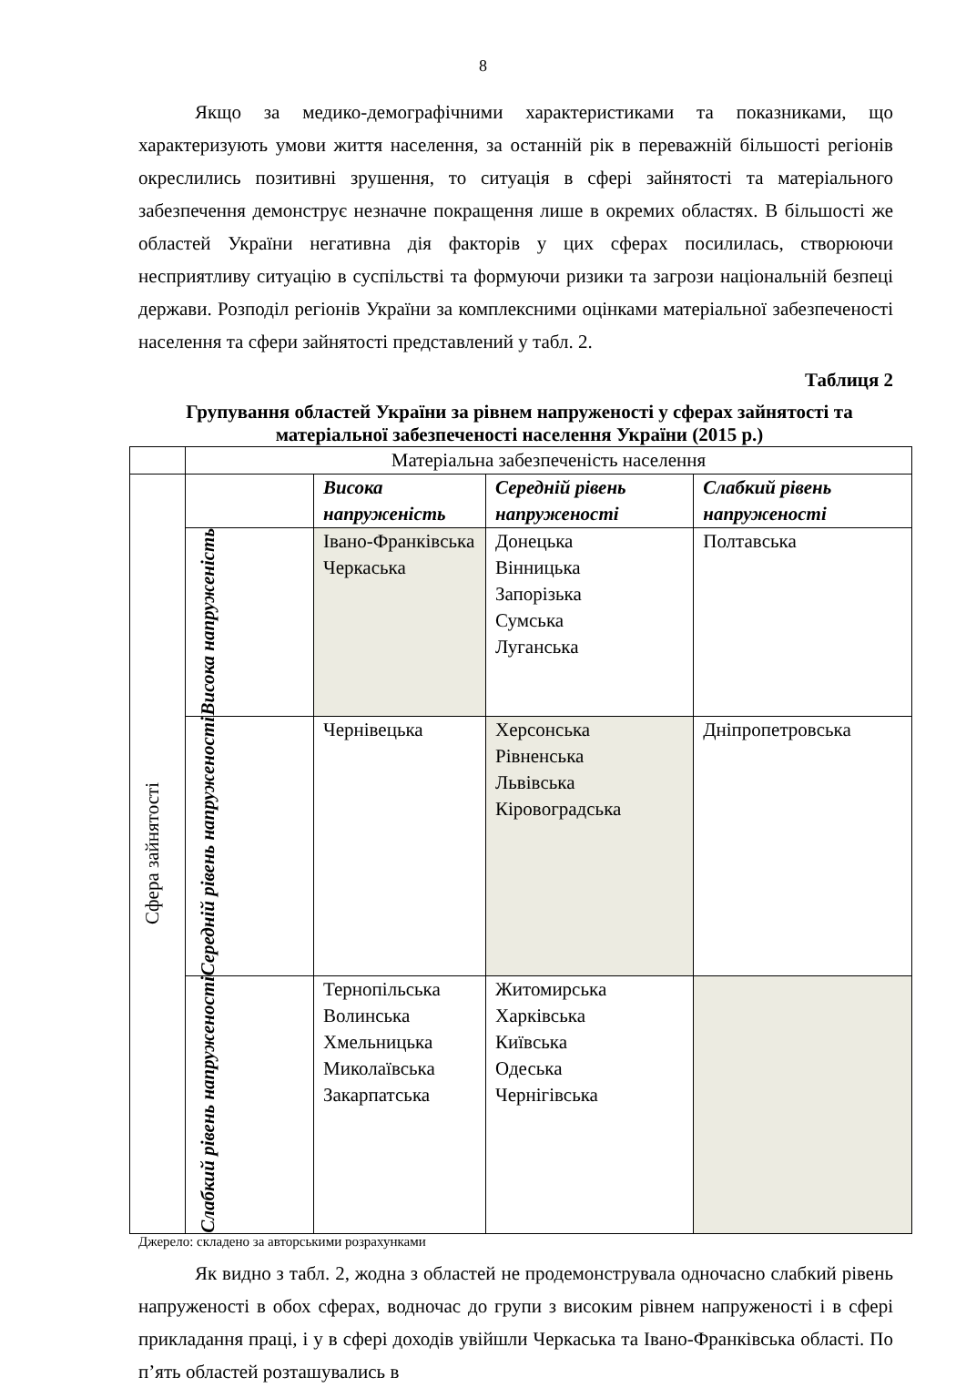8
Якщо за медико-демографічними характеристиками та показниками, що характеризують умови життя населення, за останній рік в переважній більшості регіонів окреслились позитивні зрушення, то ситуація в сфері зайнятості та матеріального забезпечення демонструє незначне покращення лише в окремих областях. В більшості же областей України негативна дія факторів у цих сферах посилилась, створюючи несприятливу ситуацію в суспільстві та формуючи ризики та загрози національній безпеці держави. Розподіл регіонів України за комплексними оцінками матеріальної забезпеченості населення та сфери зайнятості представлений у табл. 2.
Таблиця 2
Групування областей України за рівнем напруженості у сферах зайнятості та матеріальної забезпеченості населення України (2015 р.)
| | Матеріальна забезпеченість населення | | | |
| Сфера зайнятості | | Висока напруженість | Середній рівень напруженості | Слабкий рівень напруженості |
| | Висока напруженість | Івано-Франківська Черкаська | Донецька Вінницька Запорізька Сумська Луганська | Полтавська |
| | Середній рівень напруженості | Чернівецька | Херсонська Рівненська Львівська Кіровоградська | Дніпропетровська |
| | Слабкий рівень напруженості | Тернопільська Волинська Хмельницька Миколаївська Закарпатська | Житомирська Харківська Київська Одеська Чернігівська | |
Джерело: складено за авторськими розрахунками
Як видно з табл. 2, жодна з областей не продемонструвала одночасно слабкий рівень напруженості в обох сферах, водночас до групи з високим рівнем напруженості і в сфері прикладання праці, і у в сфері доходів увійшли Черкаська та Івано-Франківська області. По п’ять областей розташувались в